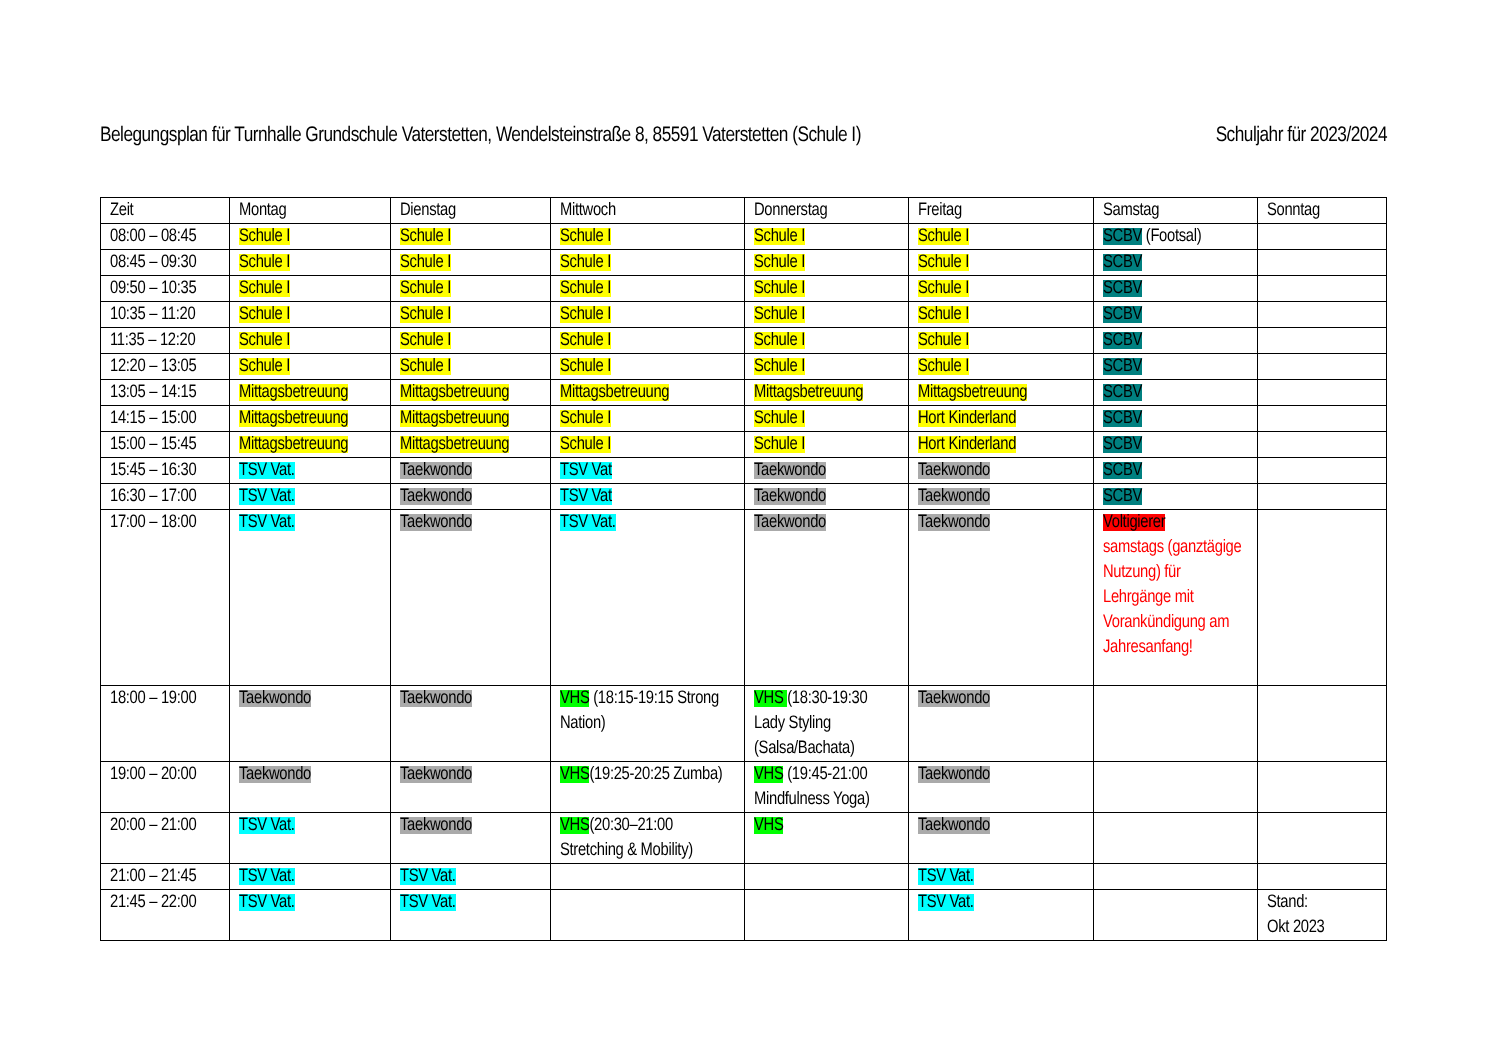Belegungsplan für Turnhalle Grundschule Vaterstetten, Wendelsteinstraße 8, 85591 Vaterstetten (Schule I) Schuljahr für 2023/2024
| Zeit | Montag | Dienstag | Mittwoch | Donnerstag | Freitag | Samstag | Sonntag |
| --- | --- | --- | --- | --- | --- | --- | --- |
| 08:00 – 08:45 | Schule I | Schule I | Schule I | Schule I | Schule I | SCBV (Footsal) | |
| 08:45 – 09:30 | Schule I | Schule I | Schule I | Schule I | Schule I | SCBV | |
| 09:50 – 10:35 | Schule I | Schule I | Schule I | Schule I | Schule I | SCBV | |
| 10:35 – 11:20 | Schule I | Schule I | Schule I | Schule I | Schule I | SCBV | |
| 11:35 – 12:20 | Schule I | Schule I | Schule I | Schule I | Schule I | SCBV | |
| 12:20 – 13:05 | Schule I | Schule I | Schule I | Schule I | Schule I | SCBV | |
| 13:05 – 14:15 | Mittagsbetreuung | Mittagsbetreuung | Mittagsbetreuung | Mittagsbetreuung | Mittagsbetreuung | SCBV | |
| 14:15 – 15:00 | Mittagsbetreuung | Mittagsbetreuung | Schule I | Schule I | Hort Kinderland | SCBV | |
| 15:00 – 15:45 | Mittagsbetreuung | Mittagsbetreuung | Schule I | Schule I | Hort Kinderland | SCBV | |
| 15:45 – 16:30 | TSV Vat. | Taekwondo | TSV Vat | Taekwondo | Taekwondo | SCBV | |
| 16:30 – 17:00 | TSV Vat. | Taekwondo | TSV Vat | Taekwondo | Taekwondo | SCBV | |
| 17:00 – 18:00 | TSV Vat. | Taekwondo | TSV Vat. | Taekwondo | Taekwondo | Voltigierer samstags (ganztägige Nutzung) für Lehrgänge mit Vorankündigung am Jahresanfang! | |
| 18:00 – 19:00 | Taekwondo | Taekwondo | VHS (18:15-19:15 Strong Nation) | VHS (18:30-19:30 Lady Styling (Salsa/Bachata) | Taekwondo | | |
| 19:00 – 20:00 | Taekwondo | Taekwondo | VHS (19:25-20:25 Zumba) | VHS (19:45-21:00 Mindfulness Yoga) | Taekwondo | | |
| 20:00 – 21:00 | TSV Vat. | Taekwondo | VHS (20:30–21:00 Stretching & Mobility) | VHS | Taekwondo | | |
| 21:00 – 21:45 | TSV Vat. | TSV Vat. | | | TSV Vat. | | |
| 21:45 – 22:00 | TSV Vat. | TSV Vat. | | | TSV Vat. | | Stand: Okt 2023 |